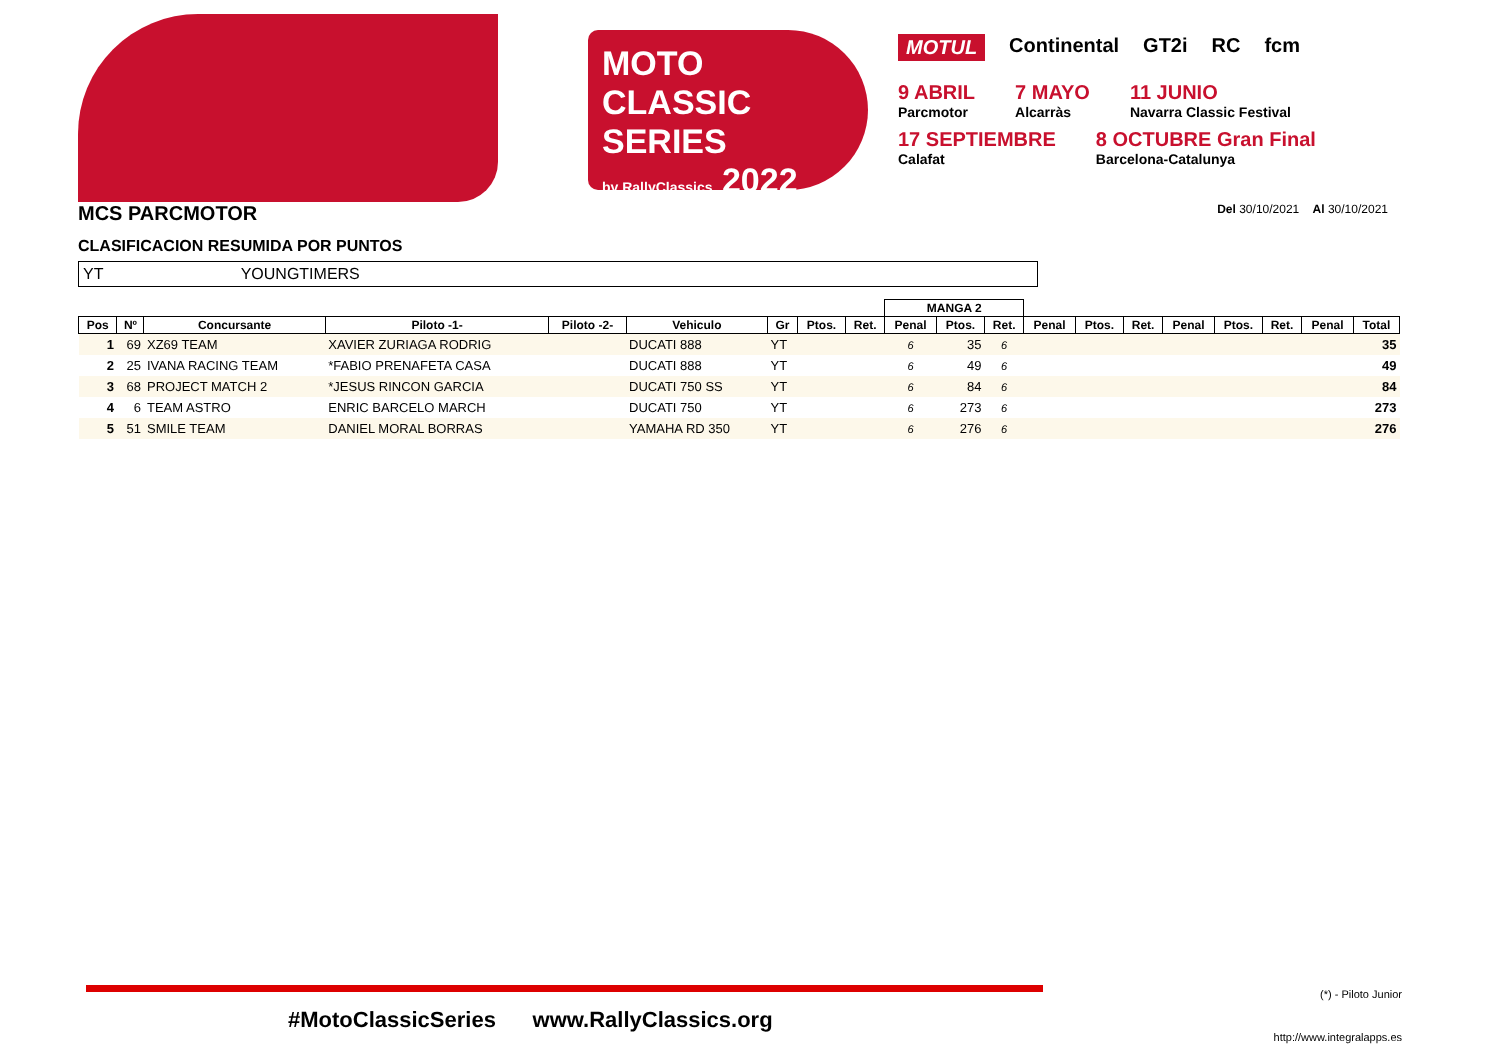MOTO
CLASSIC SERIES
by RallyClassics 2022
MOTUL Continental GT2i RC fcm
9 ABRIL
Parcmotor
7 MAYO
Alcarràs
11 JUNIO
Navarra Classic Festival
17 SEPTIEMBRE
Calafat
8 OCTUBRE Gran Final
Barcelona-Catalunya
MCS PARCMOTOR Del 30/10/2021 Al 30/10/2021
CLASIFICACION RESUMIDA POR PUNTOS
YT YOUNGTIMERS
| | | | | | | | | | MANGA 2 | | | | | | | | | | |
| --- | --- | --- | --- | --- | --- | --- | --- | --- | --- | --- | --- | --- | --- | --- | --- | --- | --- | --- | --- |
| Pos | Nº | Concursante | Piloto -1- | Piloto -2- | Vehiculo | Gr | Ptos. | Ret. | Penal | Ptos. | Ret. | Penal | Ptos. | Ret. | Penal | Ptos. | Ret. | Penal | Total |
| 1 | 69 | XZ69 TEAM | XAVIER ZURIAGA RODRIG | | DUCATI 888 | YT | | | 6 | 35 | 6 | | | | | | | | 35 |
| 2 | 25 | IVANA RACING TEAM | *FABIO PRENAFETA CASA | | DUCATI 888 | YT | | | 6 | 49 | 6 | | | | | | | | 49 |
| 3 | 68 | PROJECT MATCH 2 | *JESUS RINCON GARCIA | | DUCATI 750 SS | YT | | | 6 | 84 | 6 | | | | | | | | 84 |
| 4 | 6 | TEAM ASTRO | ENRIC BARCELO MARCH | | DUCATI 750 | YT | | | 6 | 273 | 6 | | | | | | | | 273 |
| 5 | 51 | SMILE TEAM | DANIEL MORAL BORRAS | | YAMAHA RD 350 | YT | | | 6 | 276 | 6 | | | | | | | | 276 |
#MotoClassicSeries www.RallyClassics.org
(*) - Piloto Junior
http://www.integralapps.es